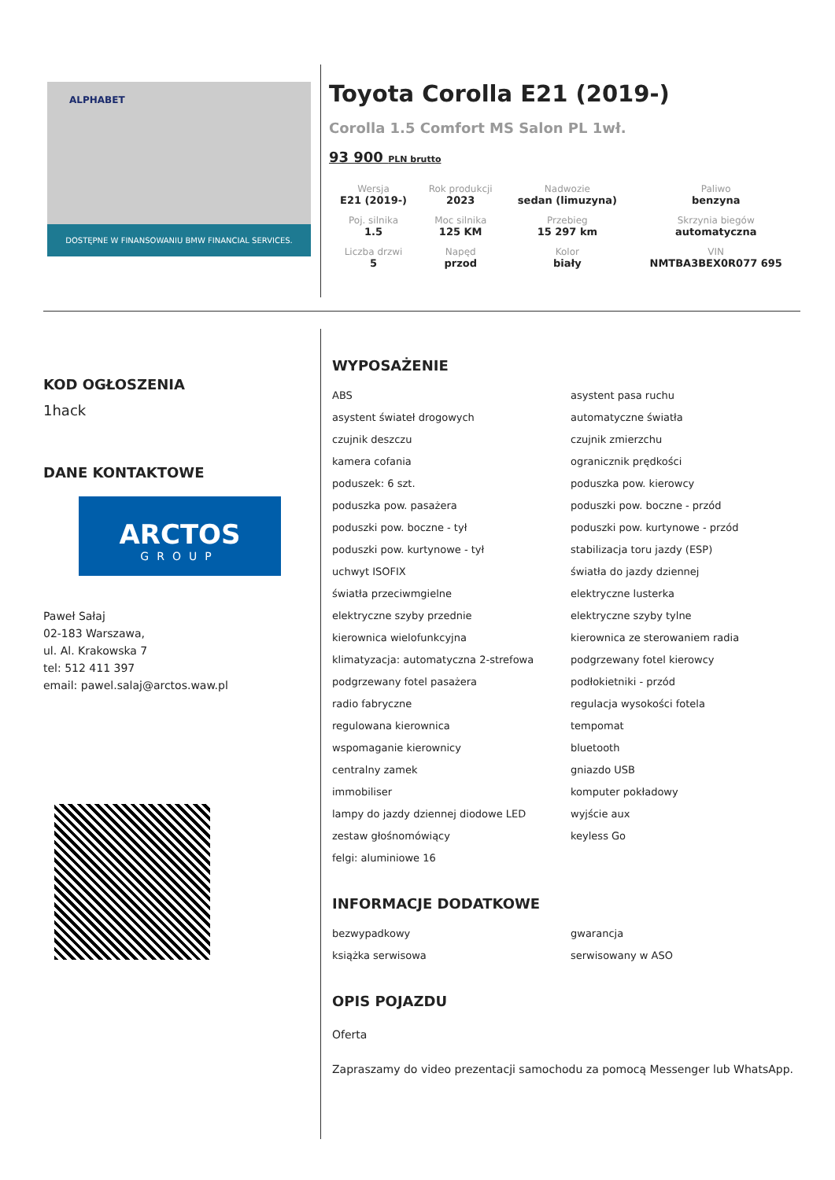ALPHABET
DOSTĘPNE W FINANSOWANIU BMW FINANCIAL SERVICES.
Toyota Corolla E21 (2019-)
Corolla 1.5 Comfort MS Salon PL 1wł.
93 900 PLN brutto
| Wersja E21 (2019-) | Rok produkcji 2023 | Nadwozie sedan (limuzyna) | Paliwo benzyna |
| Poj. silnika 1.5 | Moc silnika 125 KM | Przebieg 15 297 km | Skrzynia biegów automatyczna |
| Liczba drzwi 5 | Napęd przod | Kolor biały | VIN NMTBA3BEX0R077 695 |
KOD OGŁOSZENIA
1hack
DANE KONTAKTOWE
ARCTOS
GROUP
Paweł Sałaj
02-183 Warszawa,
ul. Al. Krakowska 7
tel: 512 411 397
email: pawel.salaj@arctos.waw.pl
WYPOSAŻENIE
ABS
asystent pasa ruchu
asystent świateł drogowych
automatyczne światła
czujnik deszczu
czujnik zmierzchu
kamera cofania
ogranicznik prędkości
poduszek: 6 szt.
poduszka pow. kierowcy
poduszka pow. pasażera
poduszki pow. boczne - przód
poduszki pow. boczne - tył
poduszki pow. kurtynowe - przód
poduszki pow. kurtynowe - tył
stabilizacja toru jazdy (ESP)
uchwyt ISOFIX
światła do jazdy dziennej
światła przeciwmgielne
elektryczne lusterka
elektryczne szyby przednie
elektryczne szyby tylne
kierownica wielofunkcyjna
kierownica ze sterowaniem radia
klimatyzacja: automatyczna 2-strefowa
podgrzewany fotel kierowcy
podgrzewany fotel pasażera
podłokietniki - przód
radio fabryczne
regulacja wysokości fotela
regulowana kierownica
tempomat
wspomaganie kierownicy
bluetooth
centralny zamek
gniazdo USB
immobiliser
komputer pokładowy
lampy do jazdy dziennej diodowe LED
wyjście aux
zestaw głośnomówiący
keyless Go
felgi: aluminiowe 16
INFORMACJE DODATKOWE
bezwypadkowy
gwarancja
książka serwisowa
serwisowany w ASO
OPIS POJAZDU
Oferta
Zapraszamy do video prezentacji samochodu za pomocą Messenger lub WhatsApp.